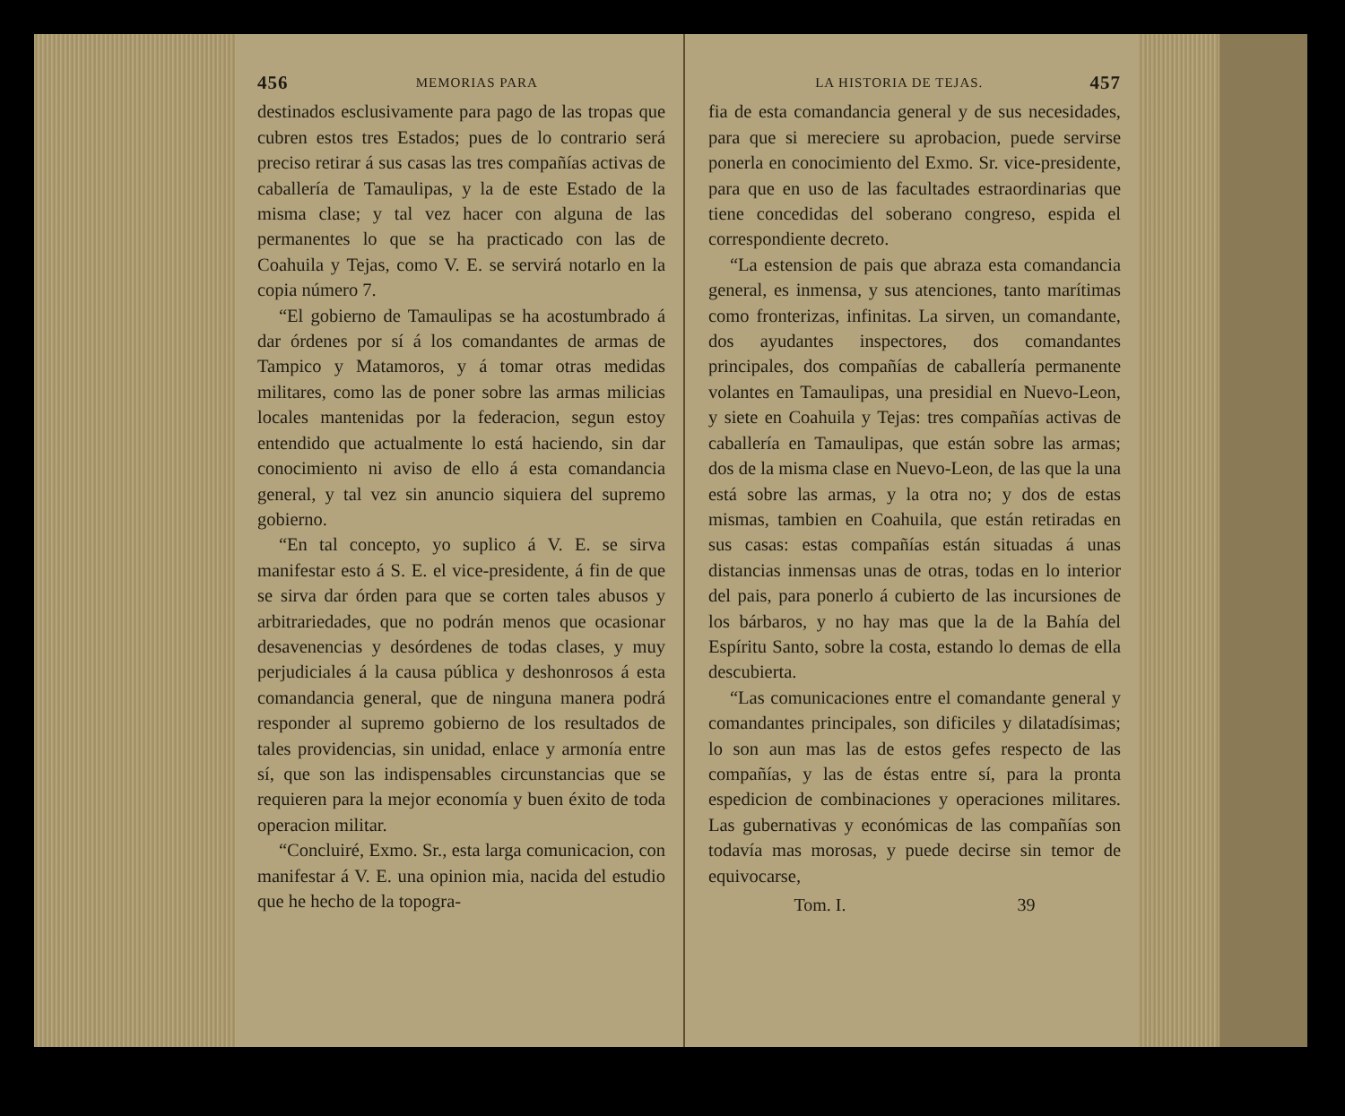456 MEMORIAS PARA
destinados esclusivamente para pago de las tropas que cubren estos tres Estados; pues de lo contrario será preciso retirar á sus casas las tres compañías activas de caballería de Tamaulipas, y la de este Estado de la misma clase; y tal vez hacer con alguna de las permanentes lo que se ha practicado con las de Coahuila y Tejas, como V. E. se servirá notarlo en la copia número 7.
“El gobierno de Tamaulipas se ha acostumbrado á dar órdenes por sí á los comandantes de armas de Tampico y Matamoros, y á tomar otras medidas militares, como las de poner sobre las armas milicias locales mantenidas por la federacion, segun estoy entendido que actualmente lo está haciendo, sin dar conocimiento ni aviso de ello á esta comandancia general, y tal vez sin anuncio siquiera del supremo gobierno.
“En tal concepto, yo suplico á V. E. se sirva manifestar esto á S. E. el vice-presidente, á fin de que se sirva dar órden para que se corten tales abusos y arbitrariedades, que no podrán menos que ocasionar desavenencias y desórdenes de todas clases, y muy perjudiciales á la causa pública y deshonrosos á esta comandancia general, que de ninguna manera podrá responder al supremo gobierno de los resultados de tales providencias, sin unidad, enlace y armonía entre sí, que son las indispensables circunstancias que se requieren para la mejor economía y buen éxito de toda operacion militar.
“Concluiré, Exmo. Sr., esta larga comunicacion, con manifestar á V. E. una opinion mia, nacida del estudio que he hecho de la topogra-
LA HISTORIA DE TEJAS. 457
fia de esta comandancia general y de sus necesidades, para que si mereciere su aprobacion, puede servirse ponerla en conocimiento del Exmo. Sr. vice-presidente, para que en uso de las facultades estraordinarias que tiene concedidas del soberano congreso, espida el correspondiente decreto.
“La estension de pais que abraza esta comandancia general, es inmensa, y sus atenciones, tanto marítimas como fronterizas, infinitas. La sirven, un comandante, dos ayudantes inspectores, dos comandantes principales, dos compañías de caballería permanente volantes en Tamaulipas, una presidial en Nuevo-Leon, y siete en Coahuila y Tejas: tres compañías activas de caballería en Tamaulipas, que están sobre las armas; dos de la misma clase en Nuevo-Leon, de las que la una está sobre las armas, y la otra no; y dos de estas mismas, tambien en Coahuila, que están retiradas en sus casas: estas compañías están situadas á unas distancias inmensas unas de otras, todas en lo interior del pais, para ponerlo á cubierto de las incursiones de los bárbaros, y no hay mas que la de la Bahía del Espíritu Santo, sobre la costa, estando lo demas de ella descubierta.
“Las comunicaciones entre el comandante general y comandantes principales, son dificiles y dilatadísimas; lo son aun mas las de estos gefes respecto de las compañías, y las de éstas entre sí, para la pronta espedicion de combinaciones y operaciones militares. Las gubernativas y económicas de las compañías son todavía mas morosas, y puede decirse sin temor de equivocarse,
Tom. I. 39